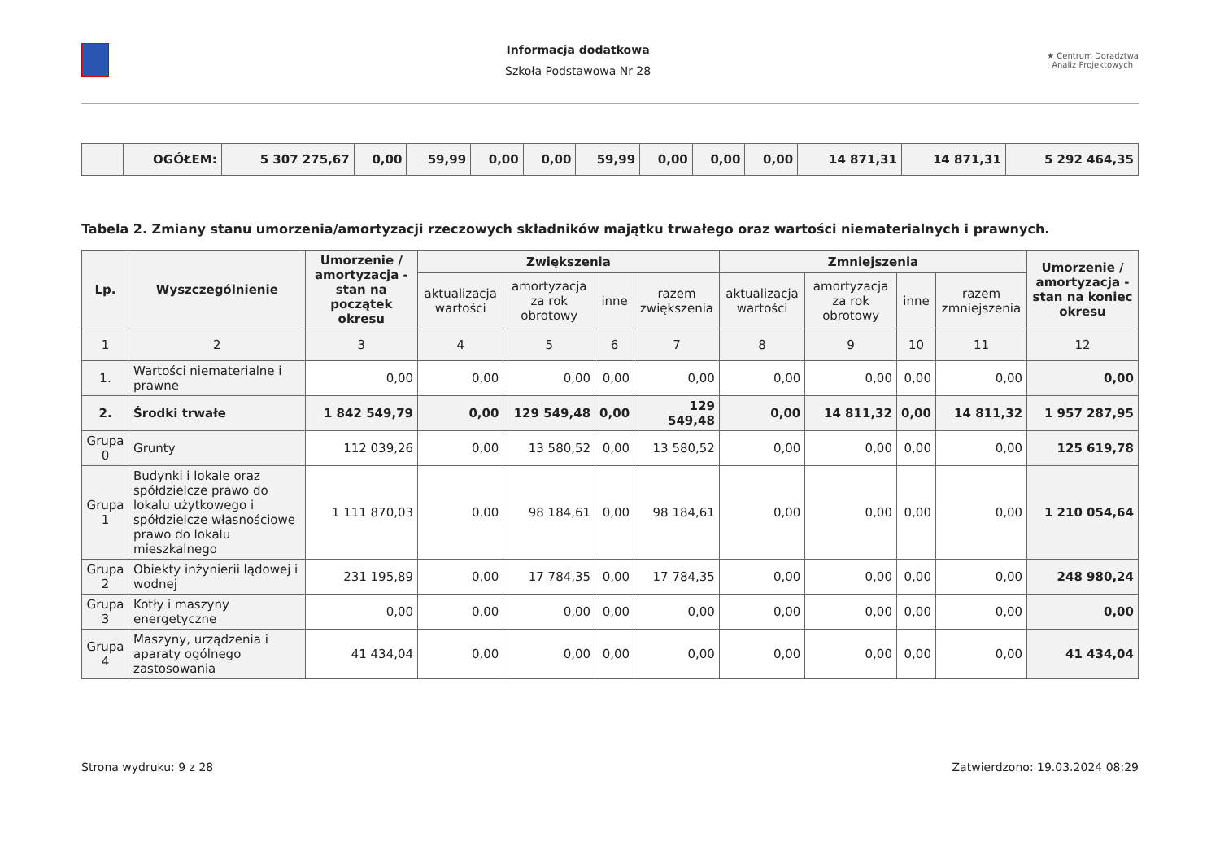Informacja dodatkowa
Szkoła Podstawowa Nr 28
★ Centrum Doradztwa
i Analiz Projektowych
| | OGÓŁEM: | 5 307 275,67 | 0,00 | 59,99 | 0,00 | 0,00 | 59,99 | 0,00 | 0,00 | 0,00 | 14 871,31 | 14 871,31 | 5 292 464,35 |
Tabela 2. Zmiany stanu umorzenia/amortyzacji rzeczowych składników majątku trwałego oraz wartości niematerialnych i prawnych.
| Lp. | Wyszczególnienie | Umorzenie / amortyzacja - stan na początek okresu | Zwiększenia | | | | Zmniejszenia | | | | Umorzenie / amortyzacja - stan na koniec okresu |
| --- | --- | --- | --- | --- | --- | --- | --- | --- | --- | --- | --- |
| | | | aktualizacja wartości | amortyzacja za rok obrotowy | inne | razem zwiększenia | aktualizacja wartości | amortyzacja za rok obrotowy | inne | razem zmniejszenia | |
| 1 | 2 | 3 | 4 | 5 | 6 | 7 | 8 | 9 | 10 | 11 | 12 |
| 1. | Wartości niematerialne i prawne | 0,00 | 0,00 | 0,00 | 0,00 | 0,00 | 0,00 | 0,00 | 0,00 | 0,00 | 0,00 |
| 2. | Środki trwałe | 1 842 549,79 | 0,00 | 129 549,48 | 0,00 | 129 549,48 | 0,00 | 14 811,32 | 0,00 | 14 811,32 | 1 957 287,95 |
| Grupa 0 | Grunty | 112 039,26 | 0,00 | 13 580,52 | 0,00 | 13 580,52 | 0,00 | 0,00 | 0,00 | 0,00 | 125 619,78 |
| Grupa 1 | Budynki i lokale oraz spółdzielcze prawo do lokalu użytkowego i spółdzielcze własnościowe prawo do lokalu mieszkalnego | 1 111 870,03 | 0,00 | 98 184,61 | 0,00 | 98 184,61 | 0,00 | 0,00 | 0,00 | 0,00 | 1 210 054,64 |
| Grupa 2 | Obiekty inżynierii lądowej i wodnej | 231 195,89 | 0,00 | 17 784,35 | 0,00 | 17 784,35 | 0,00 | 0,00 | 0,00 | 0,00 | 248 980,24 |
| Grupa 3 | Kotły i maszyny energetyczne | 0,00 | 0,00 | 0,00 | 0,00 | 0,00 | 0,00 | 0,00 | 0,00 | 0,00 | 0,00 |
| Grupa 4 | Maszyny, urządzenia i aparaty ogólnego zastosowania | 41 434,04 | 0,00 | 0,00 | 0,00 | 0,00 | 0,00 | 0,00 | 0,00 | 0,00 | 41 434,04 |
Strona wydruku: 9 z 28 Zatwierdzono: 19.03.2024 08:29